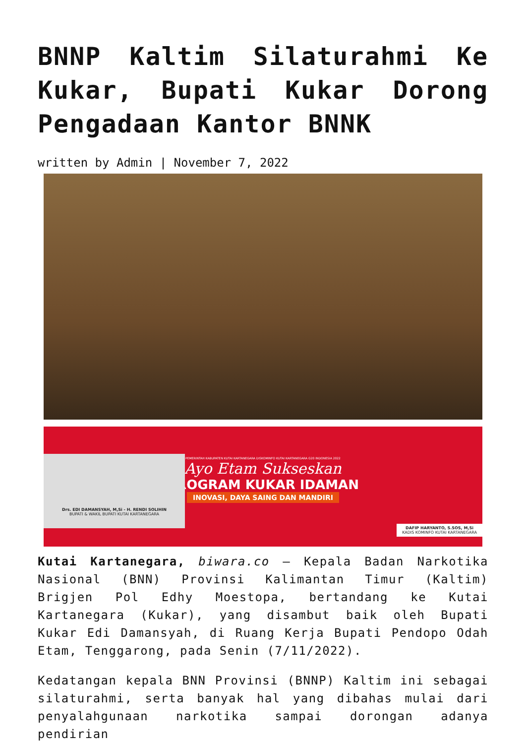BNNP Kaltim Silaturahmi Ke Kukar, Bupati Kukar Dorong Pengadaan Kantor BNNK
written by Admin | November 7, 2022
Drs. EDI DAMANSYAH, M,Si - H. RENDI SOLIHIN
BUPATI & WAKIL BUPATI KUTAI KARTANEGARA
PEMERINTAH KABUPATEN KUTAI KARTANEGARA DISKOMINFO KUTAI KARTANEGARA G20 INDONESIA 2022
Ayo Etam Sukseskan
PROGRAM KUKAR IDAMAN
INOVASI, DAYA SAING DAN MANDIRI
DAFIP HARYANTO, S.SOS, M,Si
KADIS KOMINFO KUTAI KARTANEGARA
Kutai Kartanegara, biwara.co – Kepala Badan Narkotika Nasional (BNN) Provinsi Kalimantan Timur (Kaltim) Brigjen Pol Edhy Moestopa, bertandang ke Kutai Kartanegara (Kukar), yang disambut baik oleh Bupati Kukar Edi Damansyah, di Ruang Kerja Bupati Pendopo Odah Etam, Tenggarong, pada Senin (7/11/2022).
Kedatangan kepala BNN Provinsi (BNNP) Kaltim ini sebagai silaturahmi, serta banyak hal yang dibahas mulai dari penyalahgunaan narkotika sampai dorongan adanya pendirian